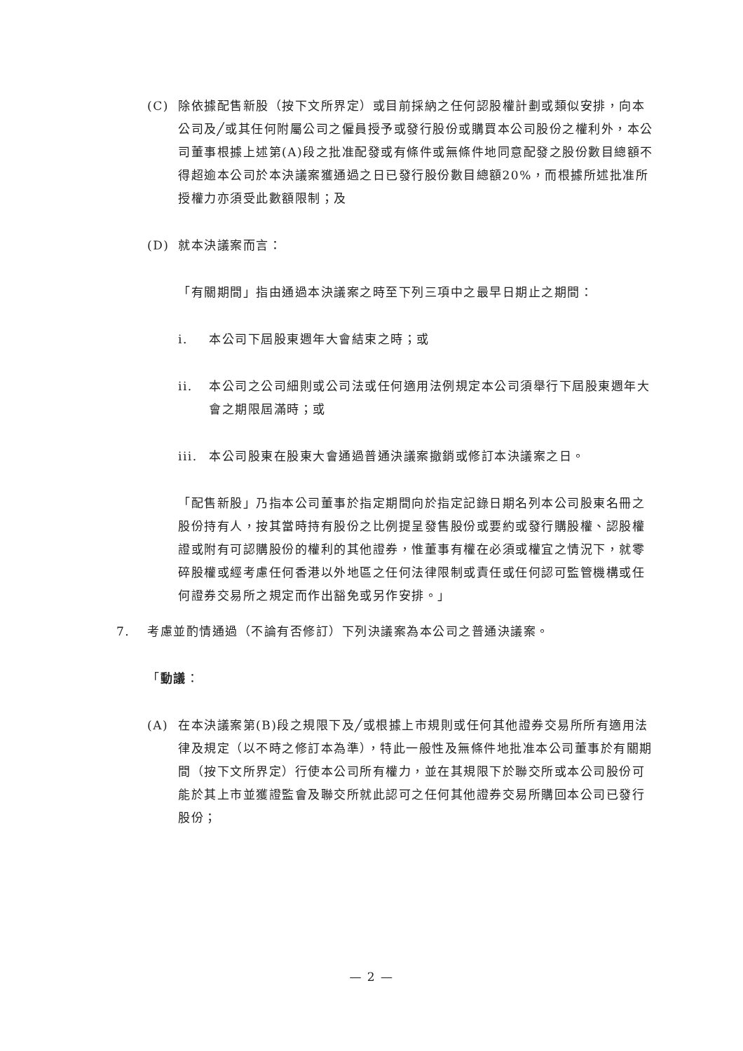(C) 除依據配售新股（按下文所界定）或目前採納之任何認股權計劃或類似安排，向本公司及╱或其任何附屬公司之僱員授予或發行股份或購買本公司股份之權利外，本公司董事根據上述第(A)段之批准配發或有條件或無條件地同意配發之股份數目總額不得超逾本公司於本決議案獲通過之日已發行股份數目總額20%，而根據所述批准所授權力亦須受此數額限制；及
(D) 就本決議案而言：
「有關期間」指由通過本決議案之時至下列三項中之最早日期止之期間：
i. 本公司下屆股東週年大會結束之時；或
ii. 本公司之公司細則或公司法或任何適用法例規定本公司須舉行下屆股東週年大會之期限屆滿時；或
iii. 本公司股東在股東大會通過普通決議案撤銷或修訂本決議案之日。
「配售新股」乃指本公司董事於指定期間向於指定記錄日期名列本公司股東名冊之股份持有人，按其當時持有股份之比例提呈發售股份或要約或發行購股權、認股權證或附有可認購股份的權利的其他證券，惟董事有權在必須或權宜之情況下，就零碎股權或經考慮任何香港以外地區之任何法律限制或責任或任何認可監管機構或任何證券交易所之規定而作出豁免或另作安排。」
7. 考慮並酌情通過（不論有否修訂）下列決議案為本公司之普通決議案。
「動議：
(A) 在本決議案第(B)段之規限下及╱或根據上市規則或任何其他證券交易所所有適用法律及規定（以不時之修訂本為準），特此一般性及無條件地批准本公司董事於有關期間（按下文所界定）行使本公司所有權力，並在其規限下於聯交所或本公司股份可能於其上市並獲證監會及聯交所就此認可之任何其他證券交易所購回本公司已發行股份；
— 2 —